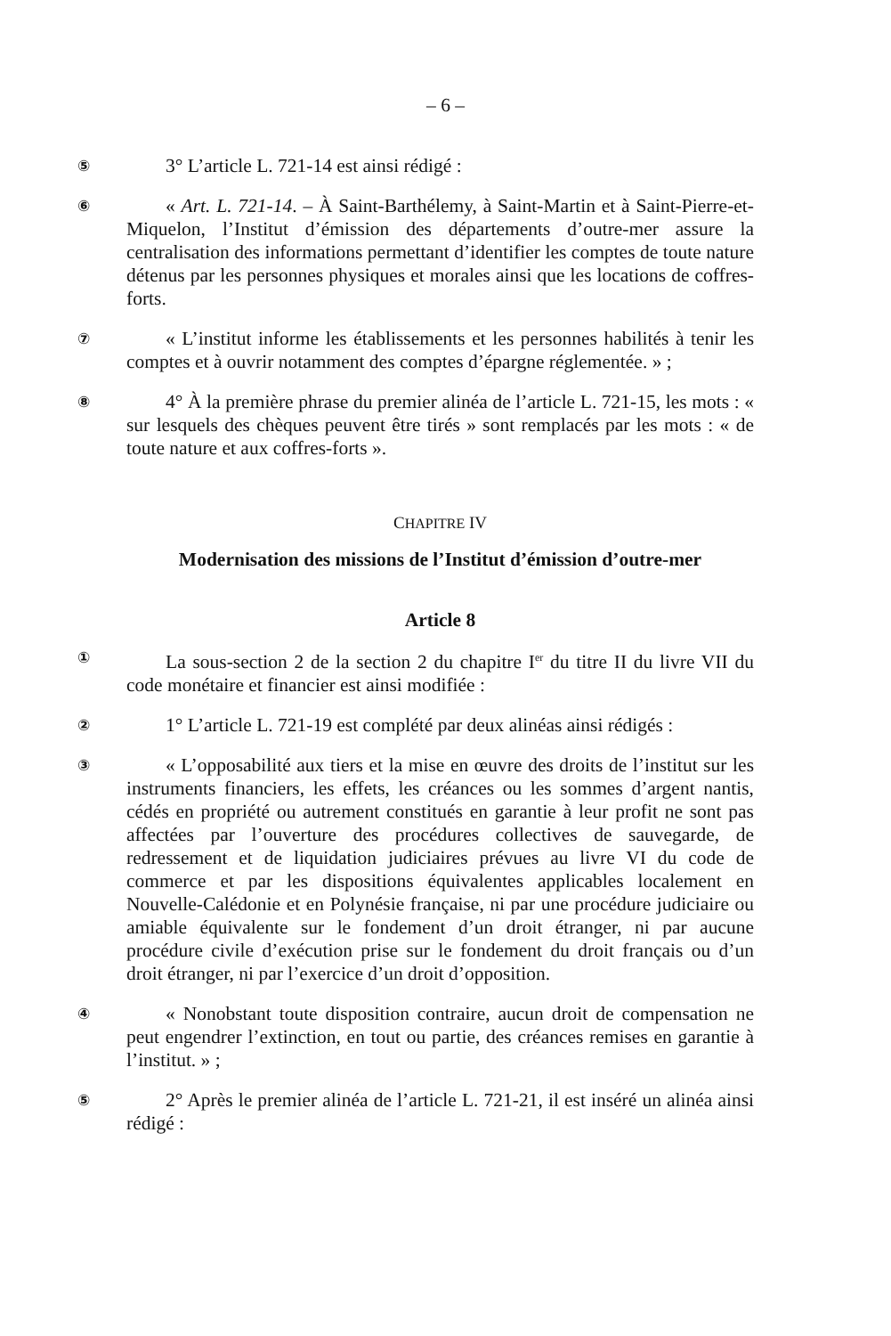– 6 –
⑤
3° L’article L. 721-14 est ainsi rédigé :
⑥
« Art. L. 721-14. – À Saint-Barthélemy, à Saint-Martin et à Saint-Pierre-et-Miquelon, l’Institut d’émission des départements d’outre-mer assure la centralisation des informations permettant d’identifier les comptes de toute nature détenus par les personnes physiques et morales ainsi que les locations de coffres-forts.
⑦
« L’institut informe les établissements et les personnes habilités à tenir les comptes et à ouvrir notamment des comptes d’épargne réglementée. » ;
⑧
4° À la première phrase du premier alinéa de l’article L. 721-15, les mots : « sur lesquels des chèques peuvent être tirés » sont remplacés par les mots : « de toute nature et aux coffres-forts ».
CHAPITRE IV
Modernisation des missions de l’Institut d’émission d’outre-mer
Article 8
①
La sous-section 2 de la section 2 du chapitre I<sup>er</sup> du titre II du livre VII du code monétaire et financier est ainsi modifiée :
②
1° L’article L. 721-19 est complété par deux alinéas ainsi rédigés :
③
« L’opposabilité aux tiers et la mise en œuvre des droits de l’institut sur les instruments financiers, les effets, les créances ou les sommes d’argent nantis, cédés en propriété ou autrement constitués en garantie à leur profit ne sont pas affectées par l’ouverture des procédures collectives de sauvegarde, de redressement et de liquidation judiciaires prévues au livre VI du code de commerce et par les dispositions équivalentes applicables localement en Nouvelle-Calédonie et en Polynésie française, ni par une procédure judiciaire ou amiable équivalente sur le fondement d’un droit étranger, ni par aucune procédure civile d’exécution prise sur le fondement du droit français ou d’un droit étranger, ni par l’exercice d’un droit d’opposition.
④
« Nonobstant toute disposition contraire, aucun droit de compensation ne peut engendrer l’extinction, en tout ou partie, des créances remises en garantie à l’institut. » ;
⑤
2° Après le premier alinéa de l’article L. 721-21, il est inséré un alinéa ainsi rédigé :